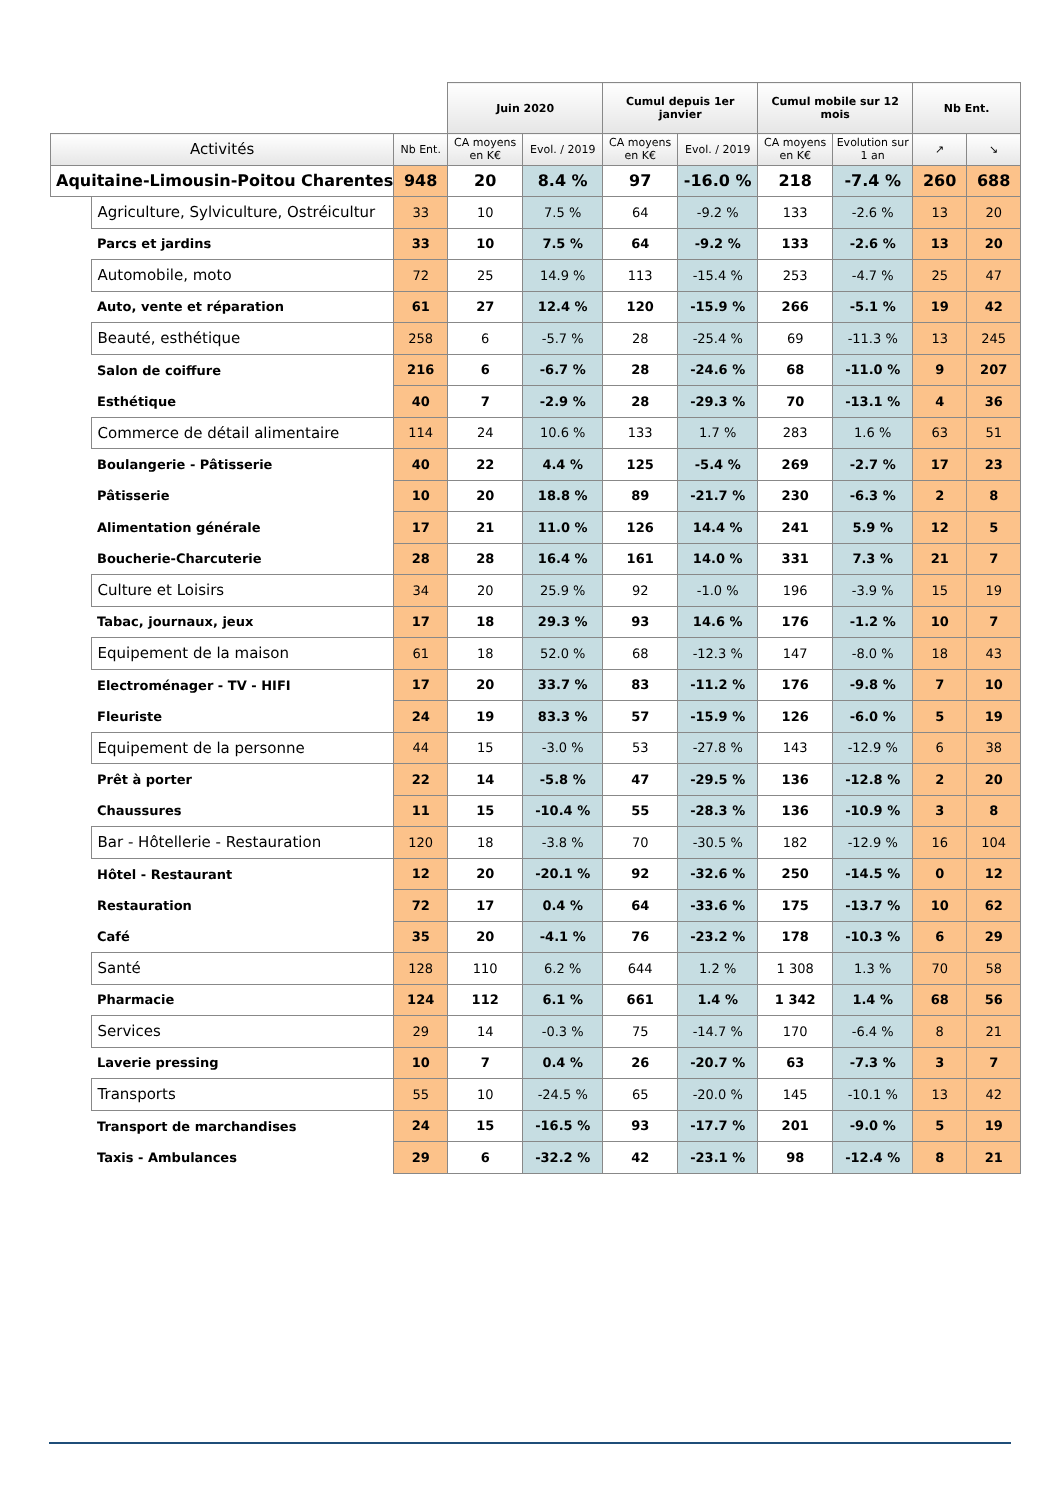| | | | Juin 2020 | | Cumul depuis 1er janvier | | Cumul mobile sur 12 mois | | Nb Ent. | |
| --- | --- | --- | --- | --- | --- | --- | --- | --- | --- | --- |
| Activités | | Nb Ent. | CA moyens en K€ | Evol. / 2019 | CA moyens en K€ | Evol. / 2019 | CA moyens en K€ | Evolution sur 1 an | ↗ | ↘ |
| Aquitaine-Limousin-Poitou Charentes | | 948 | 20 | 8.4 % | 97 | -16.0 % | 218 | -7.4 % | 260 | 688 |
| | Agriculture, Sylviculture, Ostréicultur | 33 | 10 | 7.5 % | 64 | -9.2 % | 133 | -2.6 % | 13 | 20 |
| | Parcs et jardins | 33 | 10 | 7.5 % | 64 | -9.2 % | 133 | -2.6 % | 13 | 20 |
| | Automobile, moto | 72 | 25 | 14.9 % | 113 | -15.4 % | 253 | -4.7 % | 25 | 47 |
| | Auto, vente et réparation | 61 | 27 | 12.4 % | 120 | -15.9 % | 266 | -5.1 % | 19 | 42 |
| | Beauté, esthétique | 258 | 6 | -5.7 % | 28 | -25.4 % | 69 | -11.3 % | 13 | 245 |
| | Salon de coiffure | 216 | 6 | -6.7 % | 28 | -24.6 % | 68 | -11.0 % | 9 | 207 |
| | Esthétique | 40 | 7 | -2.9 % | 28 | -29.3 % | 70 | -13.1 % | 4 | 36 |
| | Commerce de détail alimentaire | 114 | 24 | 10.6 % | 133 | 1.7 % | 283 | 1.6 % | 63 | 51 |
| | Boulangerie - Pâtisserie | 40 | 22 | 4.4 % | 125 | -5.4 % | 269 | -2.7 % | 17 | 23 |
| | Pâtisserie | 10 | 20 | 18.8 % | 89 | -21.7 % | 230 | -6.3 % | 2 | 8 |
| | Alimentation générale | 17 | 21 | 11.0 % | 126 | 14.4 % | 241 | 5.9 % | 12 | 5 |
| | Boucherie-Charcuterie | 28 | 28 | 16.4 % | 161 | 14.0 % | 331 | 7.3 % | 21 | 7 |
| | Culture et Loisirs | 34 | 20 | 25.9 % | 92 | -1.0 % | 196 | -3.9 % | 15 | 19 |
| | Tabac, journaux, jeux | 17 | 18 | 29.3 % | 93 | 14.6 % | 176 | -1.2 % | 10 | 7 |
| | Equipement de la maison | 61 | 18 | 52.0 % | 68 | -12.3 % | 147 | -8.0 % | 18 | 43 |
| | Electroménager - TV - HIFI | 17 | 20 | 33.7 % | 83 | -11.2 % | 176 | -9.8 % | 7 | 10 |
| | Fleuriste | 24 | 19 | 83.3 % | 57 | -15.9 % | 126 | -6.0 % | 5 | 19 |
| | Equipement de la personne | 44 | 15 | -3.0 % | 53 | -27.8 % | 143 | -12.9 % | 6 | 38 |
| | Prêt à porter | 22 | 14 | -5.8 % | 47 | -29.5 % | 136 | -12.8 % | 2 | 20 |
| | Chaussures | 11 | 15 | -10.4 % | 55 | -28.3 % | 136 | -10.9 % | 3 | 8 |
| | Bar - Hôtellerie - Restauration | 120 | 18 | -3.8 % | 70 | -30.5 % | 182 | -12.9 % | 16 | 104 |
| | Hôtel - Restaurant | 12 | 20 | -20.1 % | 92 | -32.6 % | 250 | -14.5 % | 0 | 12 |
| | Restauration | 72 | 17 | 0.4 % | 64 | -33.6 % | 175 | -13.7 % | 10 | 62 |
| | Café | 35 | 20 | -4.1 % | 76 | -23.2 % | 178 | -10.3 % | 6 | 29 |
| | Santé | 128 | 110 | 6.2 % | 644 | 1.2 % | 1 308 | 1.3 % | 70 | 58 |
| | Pharmacie | 124 | 112 | 6.1 % | 661 | 1.4 % | 1 342 | 1.4 % | 68 | 56 |
| | Services | 29 | 14 | -0.3 % | 75 | -14.7 % | 170 | -6.4 % | 8 | 21 |
| | Laverie pressing | 10 | 7 | 0.4 % | 26 | -20.7 % | 63 | -7.3 % | 3 | 7 |
| | Transports | 55 | 10 | -24.5 % | 65 | -20.0 % | 145 | -10.1 % | 13 | 42 |
| | Transport de marchandises | 24 | 15 | -16.5 % | 93 | -17.7 % | 201 | -9.0 % | 5 | 19 |
| | Taxis - Ambulances | 29 | 6 | -32.2 % | 42 | -23.1 % | 98 | -12.4 % | 8 | 21 |